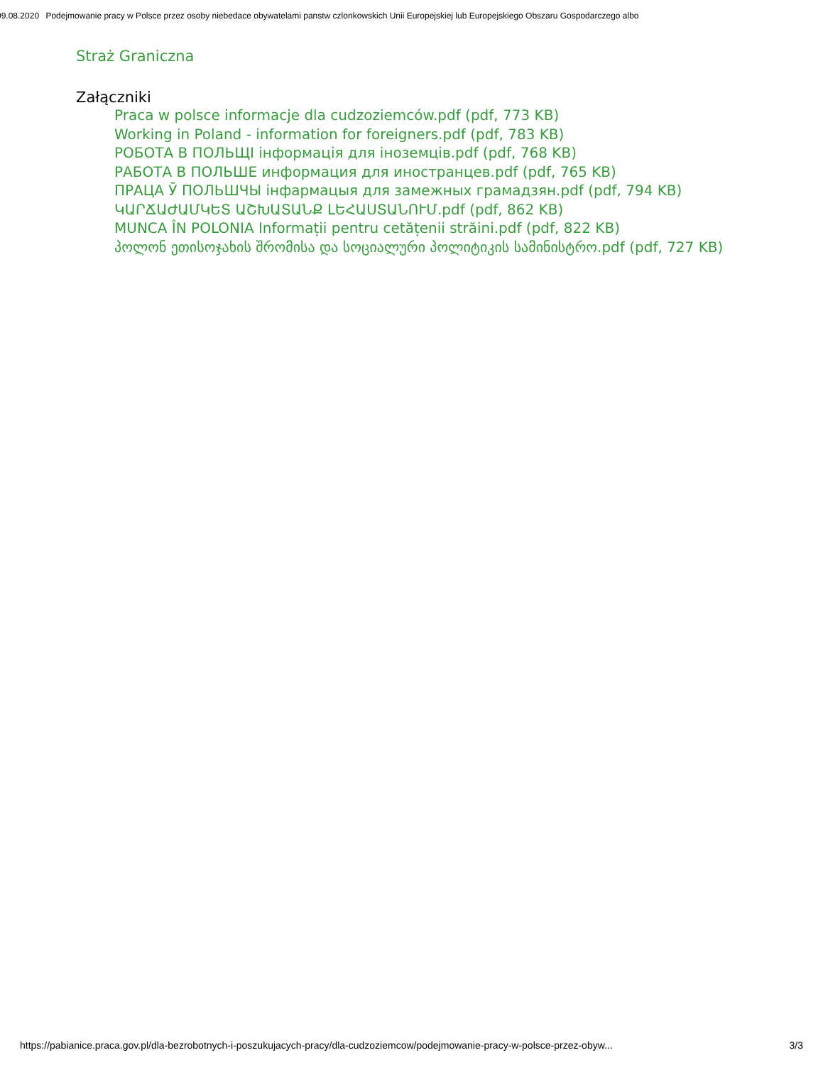09.08.2020 Podejmowanie pracy w Polsce przez osoby niebedace obywatelami panstw czlonkowskich Unii Europejskiej lub Europejskiego Obszaru Gospodarczego albo
Straż Graniczna
Załączniki
Praca w polsce informacje dla cudzoziemców.pdf (pdf, 773 KB)
Working in Poland - information for foreigners.pdf (pdf, 783 KB)
РОБОТА В ПОЛЬЩІ інформація для іноземців.pdf (pdf, 768 KB)
РАБОТА В ПОЛЬШЕ информация для иностранцев.pdf (pdf, 765 KB)
ПРАЦА Ў ПОЛЬШЧЫ інфармацыя для замежных грамадзян.pdf (pdf, 794 KB)
ԿԱՐՃԱԺԱՄԿԵՏ ԱՇԽԱՏԱՆՔ ԼԵՀԱՍՏԱՆՈՒՄ.pdf (pdf, 862 KB)
MUNCA ÎN POLONIA Informații pentru cetățenii străini.pdf (pdf, 822 KB)
პოლონ ეთისოჯახის შრომისა და სოციალური პოლიტიკის სამინისტრო.pdf (pdf, 727 KB)
https://pabianice.praca.gov.pl/dla-bezrobotnych-i-poszukujacych-pracy/dla-cudzoziemcow/podejmowanie-pracy-w-polsce-przez-obyw... 3/3